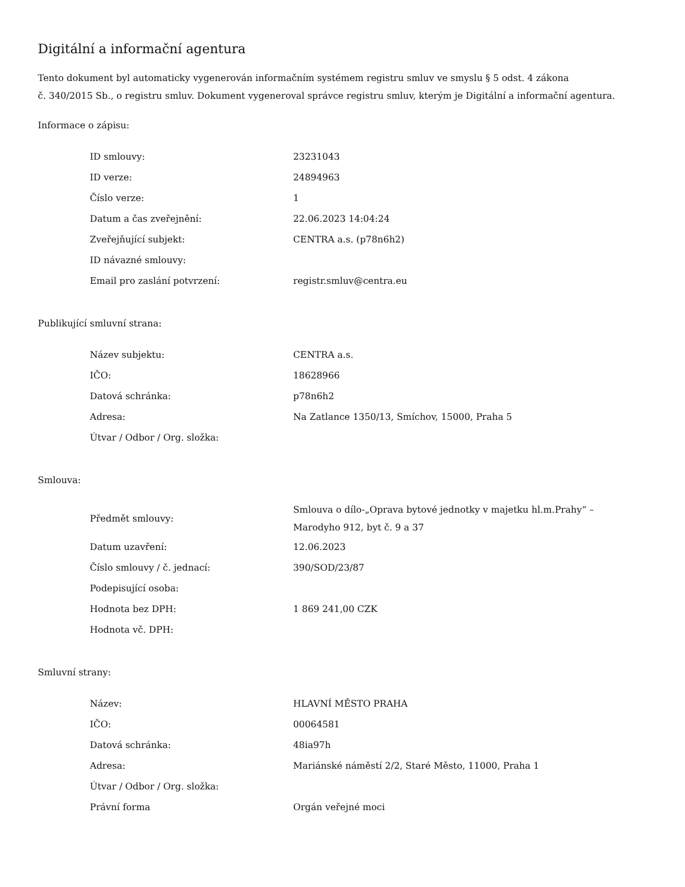Digitální a informační agentura
Tento dokument byl automaticky vygenerován informačním systémem registru smluv ve smyslu § 5 odst. 4 zákona
č. 340/2015 Sb., o registru smluv. Dokument vygeneroval správce registru smluv, kterým je Digitální a informační agentura.
Informace o zápisu:
| ID smlouvy: | 23231043 |
| ID verze: | 24894963 |
| Číslo verze: | 1 |
| Datum a čas zveřejnění: | 22.06.2023 14:04:24 |
| Zveřejňující subjekt: | CENTRA a.s. (p78n6h2) |
| ID návazné smlouvy: | |
| Email pro zaslání potvrzení: | registr.smluv@centra.eu |
Publikující smluvní strana:
| Název subjektu: | CENTRA a.s. |
| IČO: | 18628966 |
| Datová schránka: | p78n6h2 |
| Adresa: | Na Zatlance 1350/13, Smíchov, 15000, Praha 5 |
| Útvar / Odbor / Org. složka: | |
Smlouva:
| Předmět smlouvy: | Smlouva o dílo-„Oprava bytové jednotky v majetku hl.m.Prahy“ – Marodyho 912, byt č. 9 a 37 |
| Datum uzavření: | 12.06.2023 |
| Číslo smlouvy / č. jednací: | 390/SOD/23/87 |
| Podepisující osoba: | |
| Hodnota bez DPH: | 1 869 241,00 CZK |
| Hodnota vč. DPH: | |
Smluvní strany:
| Název: | HLAVNÍ MĚSTO PRAHA |
| IČO: | 00064581 |
| Datová schránka: | 48ia97h |
| Adresa: | Mariánské náměstí 2/2, Staré Město, 11000, Praha 1 |
| Útvar / Odbor / Org. složka: | |
| Právní forma | Orgán veřejné moci |